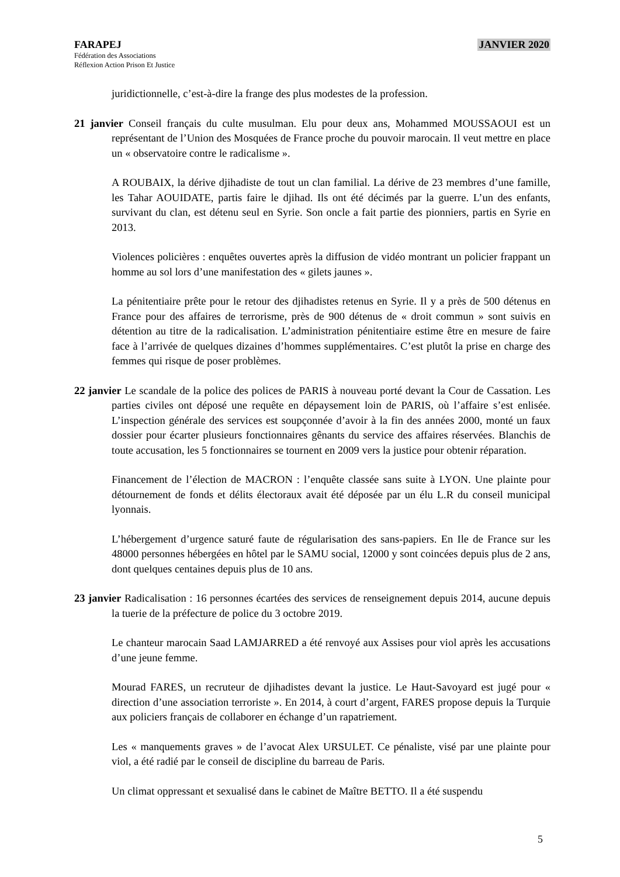FARAPEJ
Fédération des Associations
Réflexion Action Prison Et Justice
JANVIER 2020
juridictionnelle, c’est-à-dire la frange des plus modestes de la profession.
21 janvier Conseil français du culte musulman. Elu pour deux ans, Mohammed MOUSSAOUI est un représentant de l’Union des Mosquées de France proche du pouvoir marocain. Il veut mettre en place un « observatoire contre le radicalisme ».
A ROUBAIX, la dérive djihadiste de tout un clan familial. La dérive de 23 membres d’une famille, les Tahar AOUIDATE, partis faire le djihad. Ils ont été décimés par la guerre. L’un des enfants, survivant du clan, est détenu seul en Syrie. Son oncle a fait partie des pionniers, partis en Syrie en 2013.
Violences policières : enquêtes ouvertes après la diffusion de vidéo montrant un policier frappant un homme au sol lors d’une manifestation des « gilets jaunes ».
La pénitentiaire prête pour le retour des djihadistes retenus en Syrie. Il y a près de 500 détenus en France pour des affaires de terrorisme, près de 900 détenus de « droit commun » sont suivis en détention au titre de la radicalisation. L’administration pénitentiaire estime être en mesure de faire face à l’arrivée de quelques dizaines d’hommes supplémentaires. C’est plutôt la prise en charge des femmes qui risque de poser problèmes.
22 janvier Le scandale de la police des polices de PARIS à nouveau porté devant la Cour de Cassation. Les parties civiles ont déposé une requête en dépaysement loin de PARIS, où l’affaire s’est enlisée. L’inspection générale des services est soupçonnée d’avoir à la fin des années 2000, monté un faux dossier pour écarter plusieurs fonctionnaires gênants du service des affaires réservées. Blanchis de toute accusation, les 5 fonctionnaires se tournent en 2009 vers la justice pour obtenir réparation.
Financement de l’élection de MACRON : l’enquête classée sans suite à LYON. Une plainte pour détournement de fonds et délits électoraux avait été déposée par un élu L.R du conseil municipal lyonnais.
L’hébergement d’urgence saturé faute de régularisation des sans-papiers. En Ile de France sur les 48000 personnes hébergées en hôtel par le SAMU social, 12000 y sont coincées depuis plus de 2 ans, dont quelques centaines depuis plus de 10 ans.
23 janvier Radicalisation : 16 personnes écartées des services de renseignement depuis 2014, aucune depuis la tuerie de la préfecture de police du 3 octobre 2019.
Le chanteur marocain Saad LAMJARRED a été renvoyé aux Assises pour viol après les accusations d’une jeune femme.
Mourad FARES, un recruteur de djihadistes devant la justice. Le Haut-Savoyard est jugé pour « direction d’une association terroriste ». En 2014, à court d’argent, FARES propose depuis la Turquie aux policiers français de collaborer en échange d’un rapatriement.
Les « manquements graves » de l’avocat Alex URSULET. Ce pénaliste, visé par une plainte pour viol, a été radié par le conseil de discipline du barreau de Paris.
Un climat oppressant et sexualisé dans le cabinet de Maître BETTO. Il a été suspendu
5